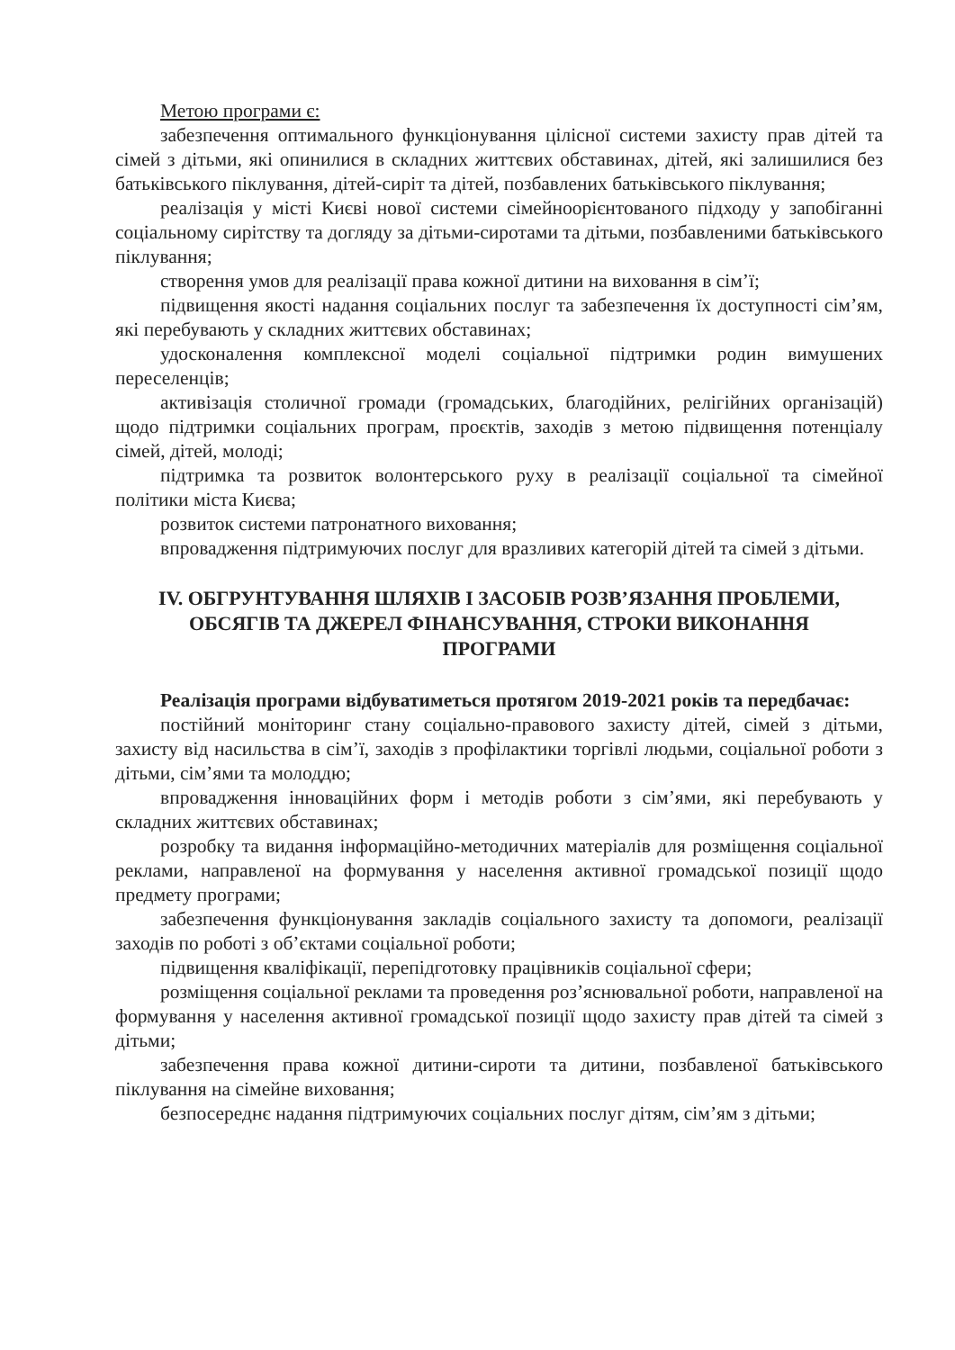Метою програми є:
забезпечення оптимального функціонування цілісної системи захисту прав дітей та сімей з дітьми, які опинилися в складних життєвих обставинах, дітей, які залишилися без батьківського піклування, дітей-сиріт та дітей, позбавлених батьківського піклування;
реалізація у місті Києві нової системи сімейноорієнтованого підходу у запобіганні соціальному сирітству та догляду за дітьми-сиротами та дітьми, позбавленими батьківського піклування;
створення умов для реалізації права кожної дитини на виховання в сім’ї;
підвищення якості надання соціальних послуг та забезпечення їх доступності сім’ям, які перебувають у складних життєвих обставинах;
удосконалення комплексної моделі соціальної підтримки родин вимушених переселенців;
активізація столичної громади (громадських, благодійних, релігійних організацій) щодо підтримки соціальних програм, проєктів, заходів з метою підвищення потенціалу сімей, дітей, молоді;
підтримка та розвиток волонтерського руху в реалізації соціальної та сімейної політики міста Києва;
розвиток системи патронатного виховання;
впровадження підтримуючих послуг для вразливих категорій дітей та сімей з дітьми.
IV. ОБГРУНТУВАННЯ ШЛЯХІВ І ЗАСОБІВ РОЗВ’ЯЗАННЯ ПРОБЛЕМИ, ОБСЯГІВ ТА ДЖЕРЕЛ ФІНАНСУВАННЯ, СТРОКИ ВИКОНАННЯ ПРОГРАМИ
Реалізація програми відбуватиметься протягом 2019-2021 років та передбачає:
постійний моніторинг стану соціально-правового захисту дітей, сімей з дітьми, захисту від насильства в сім’ї, заходів з профілактики торгівлі людьми, соціальної роботи з дітьми, сім’ями та молоддю;
впровадження інноваційних форм і методів роботи з сім’ями, які перебувають у складних життєвих обставинах;
розробку та видання інформаційно-методичних матеріалів для розміщення соціальної реклами, направленої на формування у населення активної громадської позиції щодо предмету програми;
забезпечення функціонування закладів соціального захисту та допомоги, реалізації заходів по роботі з об’єктами соціальної роботи;
підвищення кваліфікації, перепідготовку працівників соціальної сфери;
розміщення соціальної реклами та проведення роз’яснювальної роботи, направленої на формування у населення активної громадської позиції щодо захисту прав дітей та сімей з дітьми;
забезпечення права кожної дитини-сироти та дитини, позбавленої батьківського піклування на сімейне виховання;
безпосереднє надання підтримуючих соціальних послуг дітям, сім’ям з дітьми;